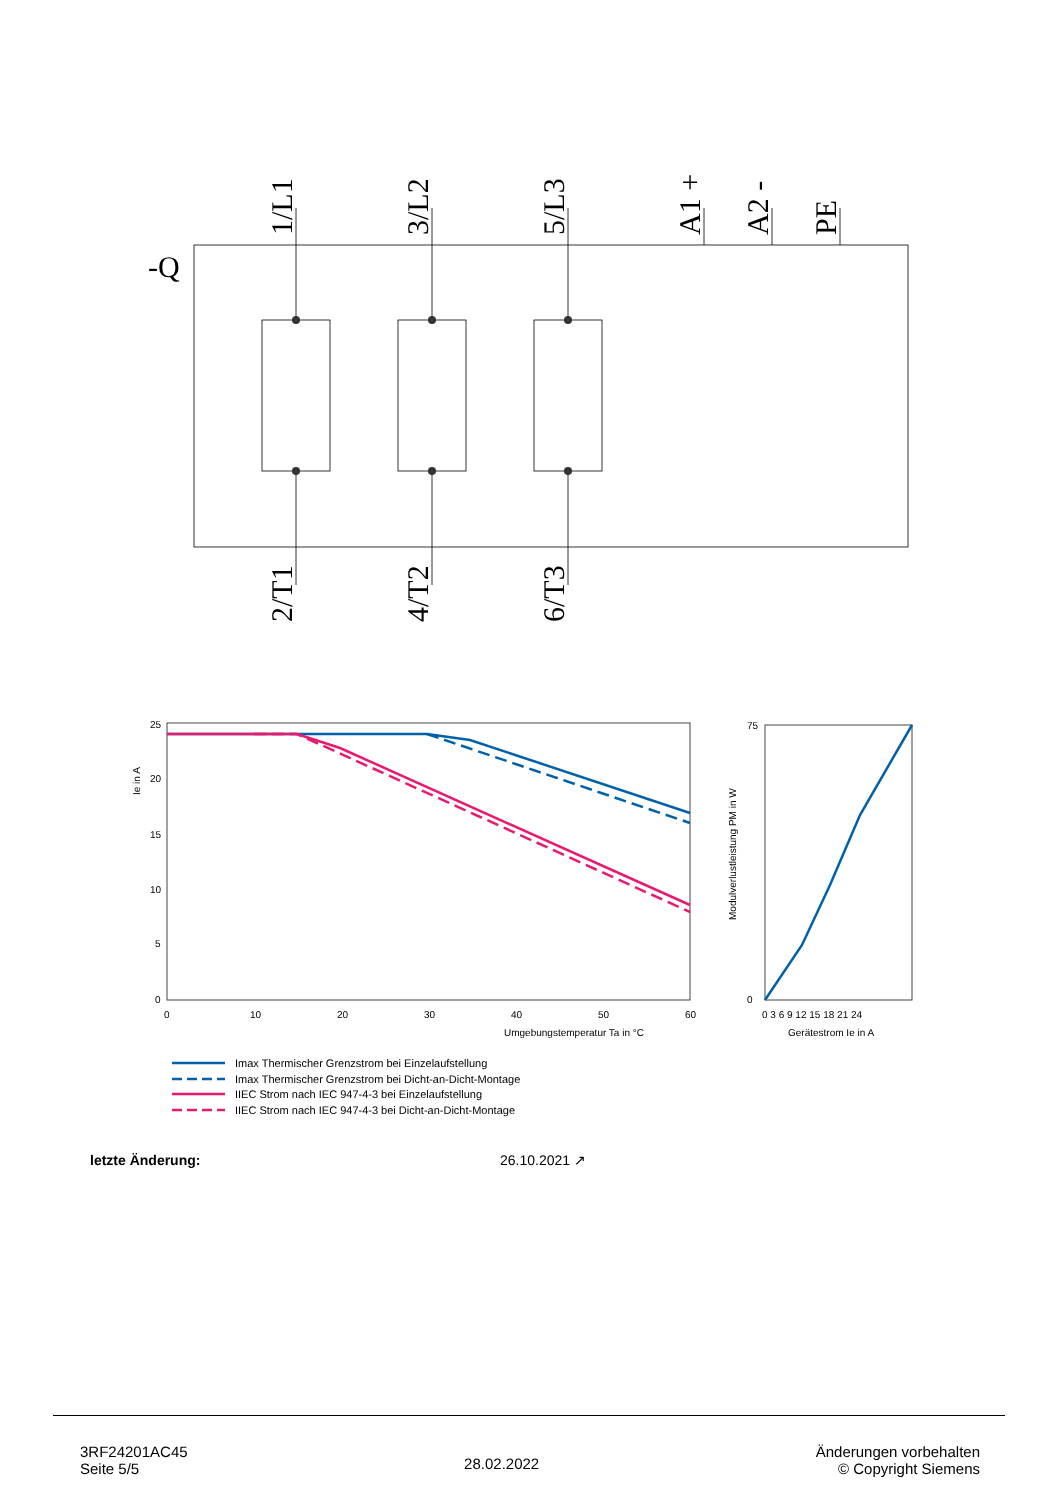-Q
1/L1
3/L2
5/L3
A1 +
A2 -
PE
2/T1
4/T2
6/T3
25
20
15
10
5
0
0
10
20
30
40
50
60
Umgebungstemperatur Ta in °C
Ie in A
75
0
0 3 6 9 12 15 18 21 24
Gerätestrom Ie in A
Modulverlustleistung PM in W
Imax Thermischer Grenzstrom bei Einzelaufstellung
Imax Thermischer Grenzstrom bei Dicht-an-Dicht-Montage
IIEC Strom nach IEC 947-4-3 bei Einzelaufstellung
IIEC Strom nach IEC 947-4-3 bei Dicht-an-Dicht-Montage
letzte Änderung: 26.10.2021 ↗
3RF24201AC45
Seite 5/5
28.02.2022
Änderungen vorbehalten
© Copyright Siemens